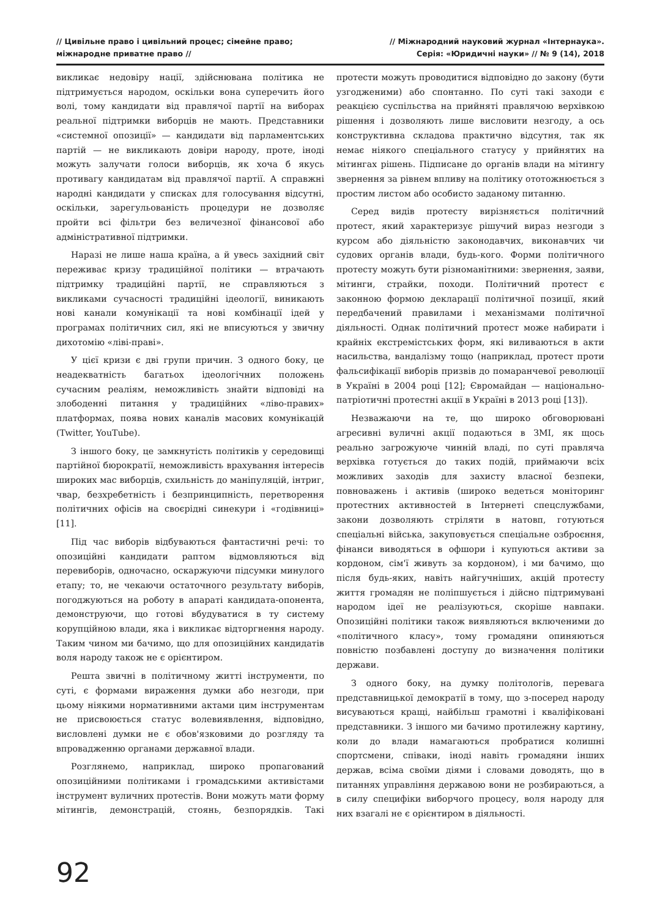// Цивільне право і цивільний процес; сімейне право;
міжнародне приватне право //
// Міжнародний науковий журнал «Інтернаука».
Серія: «Юридичні науки» // № 9 (14), 2018
викликає недовіру нації, здійснювана політика не підтримується народом, оскільки вона суперечить його волі, тому кандидати від правлячої партії на виборах реальної підтримки виборців не мають. Представники «системної опозиції» — кандидати від парламентських партій — не викликають довіри народу, проте, іноді можуть залучати голоси виборців, як хоча б якусь противагу кандидатам від правлячої партії. А справжні народні кандидати у списках для голосування відсутні, оскільки, зарегульованість процедури не дозволяє пройти всі фільтри без величезної фінансової або адміністративної підтримки.
Наразі не лише наша країна, а й увесь західний світ переживає кризу традиційної політики — втрачають підтримку традиційні партії, не справляються з викликами сучасності традиційні ідеології, виникають нові канали комунікації та нові комбінації ідей у програмах політичних сил, які не вписуються у звичну дихотомію «ліві-праві».
У цієї кризи є дві групи причин. З одного боку, це неадекватність багатьох ідеологічних положень сучасним реаліям, неможливість знайти відповіді на злободенні питання у традиційних «ліво-правих» платформах, поява нових каналів масових комунікацій (Twitter, YouTube).
З іншого боку, це замкнутість політиків у середовищі партійної бюрократії, неможливість врахування інтересів широких мас виборців, схильність до маніпуляцій, інтриг, чвар, безхребетність і безпринципність, перетворення політичних офісів на своєрідні синекури і «годівниці» [11].
Під час виборів відбуваються фантастичні речі: то опозиційні кандидати раптом відмовляються від перевиборів, одночасно, оскаржуючи підсумки минулого етапу; то, не чекаючи остаточного результату виборів, погоджуються на роботу в апараті кандидата-опонента, демонструючи, що готові вбудуватися в ту систему корупційною влади, яка і викликає відторгнення народу. Таким чином ми бачимо, що для опозиційних кандидатів воля народу також не є орієнтиром.
Решта звичні в політичному житті інструменти, по суті, є формами вираження думки або незгоди, при цьому ніякими нормативними актами цим інструментам не присвоюється статус волевиявлення, відповідно, висловлені думки не є обов'язковими до розгляду та впровадженню органами державної влади.
Розглянемо, наприклад, широко пропагований опозиційними політиками і громадськими активістами інструмент вуличних протестів. Вони можуть мати форму мітингів, демонстрацій, стоянь, безпорядків. Такі протести можуть проводитися відповідно до закону (бути узгодженими) або спонтанно. По суті такі заходи є реакцією суспільства на прийняті правлячою верхівкою рішення і дозволяють лише висловити незгоду, а ось конструктивна складова практично відсутня, так як немає ніякого спеціального статусу у прийнятих на мітингах рішень. Підписане до органів влади на мітингу звернення за рівнем впливу на політику ототожнюється з простим листом або особисто заданому питанню.
Серед видів протесту вирізняється політичний протест, який характеризує рішучий вираз незгоди з курсом або діяльністю законодавчих, виконавчих чи судових органів влади, будь-кого. Форми політичного протесту можуть бути різноманітними: звернення, заяви, мітинги, страйки, походи. Політичний протест є законною формою декларації політичної позиції, який передбачений правилами і механізмами політичної діяльності. Однак політичний протест може набирати і крайніх екстремістських форм, які виливаються в акти насильства, вандалізму тощо (наприклад, протест проти фальсифікації виборів призвів до помаранчевої революції в Україні в 2004 році [12]; Євромайдан — національно-патріотичні протестні акції в Україні в 2013 році [13]).
Незважаючи на те, що широко обговорювані агресивні вуличні акції подаються в ЗМІ, як щось реально загрожуюче чинній владі, по суті правляча верхівка готується до таких подій, приймаючи всіх можливих заходів для захисту власної безпеки, повноважень і активів (широко ведеться моніторинг протестних активностей в Інтернеті спецслужбами, закони дозволяють стріляти в натовп, готуються спеціальні війська, закуповується спеціальне озброєння, фінанси виводяться в офшори і купуються активи за кордоном, сім'ї живуть за кордоном), і ми бачимо, що після будь-яких, навіть найгучніших, акцій протесту життя громадян не поліпшується і дійсно підтримувані народом ідеї не реалізуються, скоріше навпаки. Опозиційні політики також виявляються включеними до «політичного класу», тому громадяни опиняються повністю позбавлені доступу до визначення політики держави.
З одного боку, на думку політологів, перевага представницької демократії в тому, що з-посеред народу висуваються кращі, найбільш грамотні і кваліфіковані представники. З іншого ми бачимо протилежну картину, коли до влади намагаються пробратися колишні спортсмени, співаки, іноді навіть громадяни інших держав, всіма своїми діями і словами доводять, що в питаннях управління державою вони не розбираються, а в силу специфіки виборчого процесу, воля народу для них взагалі не є орієнтиром в діяльності.
92